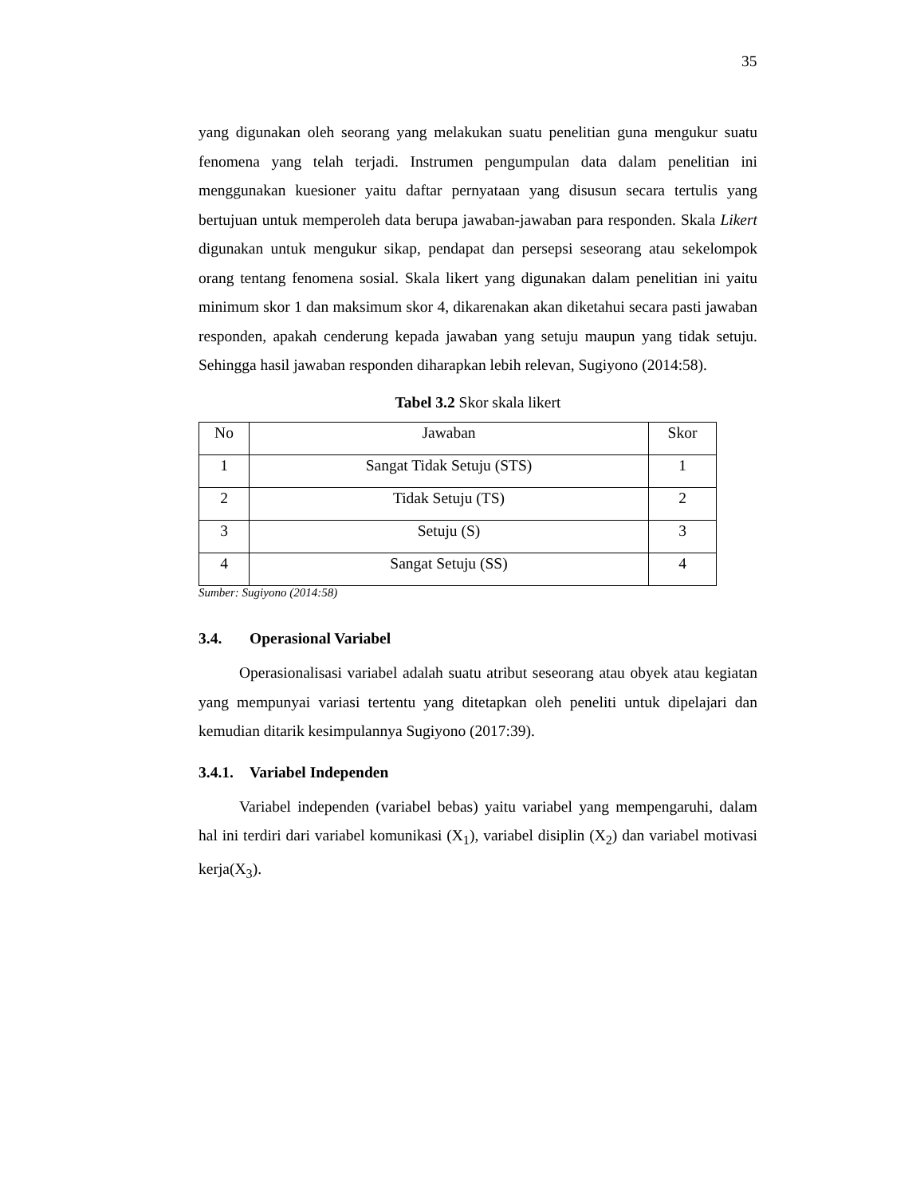35
yang digunakan oleh seorang yang melakukan suatu penelitian guna mengukur suatu fenomena yang telah terjadi. Instrumen pengumpulan data dalam penelitian ini menggunakan kuesioner yaitu daftar pernyataan yang disusun secara tertulis yang bertujuan untuk memperoleh data berupa jawaban-jawaban para responden. Skala Likert digunakan untuk mengukur sikap, pendapat dan persepsi seseorang atau sekelompok orang tentang fenomena sosial. Skala likert yang digunakan dalam penelitian ini yaitu minimum skor 1 dan maksimum skor 4, dikarenakan akan diketahui secara pasti jawaban responden, apakah cenderung kepada jawaban yang setuju maupun yang tidak setuju. Sehingga hasil jawaban responden diharapkan lebih relevan, Sugiyono (2014:58).
Tabel 3.2 Skor skala likert
| No | Jawaban | Skor |
| --- | --- | --- |
| 1 | Sangat Tidak Setuju (STS) | 1 |
| 2 | Tidak Setuju (TS) | 2 |
| 3 | Setuju (S) | 3 |
| 4 | Sangat Setuju (SS) | 4 |
Sumber: Sugiyono (2014:58)
3.4. Operasional Variabel
Operasionalisasi variabel adalah suatu atribut seseorang atau obyek atau kegiatan yang mempunyai variasi tertentu yang ditetapkan oleh peneliti untuk dipelajari dan kemudian ditarik kesimpulannya Sugiyono (2017:39).
3.4.1. Variabel Independen
Variabel independen (variabel bebas) yaitu variabel yang mempengaruhi, dalam hal ini terdiri dari variabel komunikasi (X<sub>1</sub>), variabel disiplin (X<sub>2</sub>) dan variabel motivasi kerja(X<sub>3</sub>).